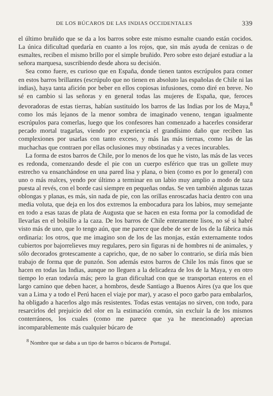DE LOS BÚCAROS DE LAS INDIAS OCCIDENTALES 339
el último bruñido que se da a los barros sobre este mismo esmalte cuando están cocidos. La única dificultad quedaría en cuanto a los rojos, que, sin más ayuda de cenizas o de esmaltes, reciben el mismo brillo por el simple bruñido. Pero sobre esto dejaré estudiar a la señora marquesa, suscribiendo desde ahora su decisión.
Sea como fuere, es curioso que en España, donde tienen tantos escrúpulos para comer en estos barros brillantes (escrúpulo que no tienen en absoluto las españolas de Chile ni las indias), haya tanta afición por beber en ellos copiosas infusiones, como diré en breve. No sé en cambio si las señoras y en general todas las mujeres de España, que, feroces devoradoras de estas tierras, habían sustituido los barros de las Indias por los de Maya,<sup>8</sup> como los más lejanos de la menor sombra de imaginado veneno, tengan igualmente escrúpulos para comerlas, luego que los confesores han comenzado a hacerles considerar pecado mortal tragarlas, viendo por experiencia el grandísimo daño que reciben las complexiones por usarlas con tanto exceso, y más las más tiernas, como las de las muchachas que contraen por ellas oclusiones muy obstinadas y a veces incurables.
La forma de estos barros de Chile, por lo menos de los que he visto, las más de las veces es redonda, comenzando desde el pie con un cuerpo esférico que tras un gollete muy estrecho va ensanchándose en una pared lisa y plana, o bien (como es por lo general) con uno o más realces, yendo por último a terminar en un labio muy amplio a modo de taza puesta al revés, con el borde casi siempre en pequeñas ondas. Se ven también algunas tazas oblongas y planas, es más, sin nada de pie, con las orillas enroscadas hacia dentro con una media voluta, que deja en los dos extremos la embocadura para los labios, muy semejante en todo a esas tazas de plata de Augusta que se hacen en esta forma por la comodidad de llevarlas en el bolsillo a la caza. De los barros de Chile enteramente lisos, no sé si habré visto más de uno, que lo tengo aún, que me parece que debe de ser de los de la fábrica más ordinaria: los otros, que me imagino son de los de las monjas, están externamente todos cubiertos por bajorrelieves muy regulares, pero sin figuras ni de hombres ni de animales, y sólo decorados grotescamente a capricho, que, de no saber lo contrario, se diría más bien trabajo de forma que de punzón. Son además estos barros de Chile los más finos que se hacen en todas las Indias, aunque no lleguen a la delicadeza de los de la Maya, y en otro tiempo lo eran todavía más; pero la gran dificultad con que se transportan enteros en el largo camino que deben hacer, a hombros, desde Santiago a Buenos Aires (ya que los que van a Lima y a todo el Perú hacen el viaje por mar), y acaso el poco garbo para embalarlos, ha obligado a hacerlos algo más resistentes. Todas estas ventajas no sirven, con todo, para resarcirlos del prejuicio del olor en la estimación común, sin excluir la de los mismos conterráneos, los cuales (como me parece que ya he mencionado) aprecian incomparablemente más cualquier búcaro de
<sup>8</sup> Nombre que se daba a un tipo de barros o búcaros de Portugal.